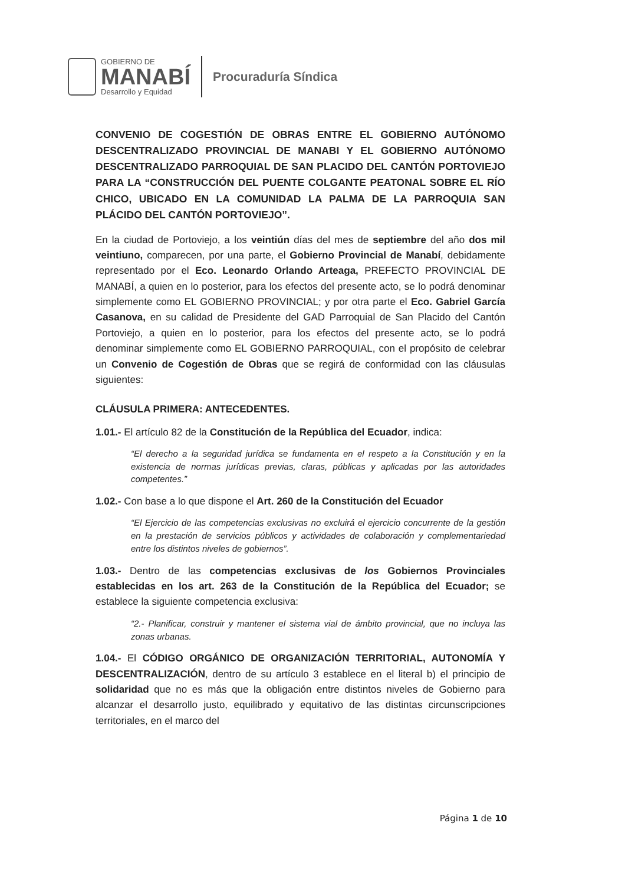GOBIERNO DE
MANABÍ
Desarrollo y Equidad
Procuraduría Síndica
CONVENIO DE COGESTIÓN DE OBRAS ENTRE EL GOBIERNO AUTÓNOMO DESCENTRALIZADO PROVINCIAL DE MANABI Y EL GOBIERNO AUTÓNOMO DESCENTRALIZADO PARROQUIAL DE SAN PLACIDO DEL CANTÓN PORTOVIEJO PARA LA “CONSTRUCCIÓN DEL PUENTE COLGANTE PEATONAL SOBRE EL RÍO CHICO, UBICADO EN LA COMUNIDAD LA PALMA DE LA PARROQUIA SAN PLÁCIDO DEL CANTÓN PORTOVIEJO”.
En la ciudad de Portoviejo, a los veintiún días del mes de septiembre del año dos mil veintiuno, comparecen, por una parte, el Gobierno Provincial de Manabí, debidamente representado por el Eco. Leonardo Orlando Arteaga, PREFECTO PROVINCIAL DE MANABÍ, a quien en lo posterior, para los efectos del presente acto, se lo podrá denominar simplemente como EL GOBIERNO PROVINCIAL; y por otra parte el Eco. Gabriel García Casanova, en su calidad de Presidente del GAD Parroquial de San Placido del Cantón Portoviejo, a quien en lo posterior, para los efectos del presente acto, se lo podrá denominar simplemente como EL GOBIERNO PARROQUIAL, con el propósito de celebrar un Convenio de Cogestión de Obras que se regirá de conformidad con las cláusulas siguientes:
CLÁUSULA PRIMERA: ANTECEDENTES.
1.01.- El artículo 82 de la Constitución de la República del Ecuador, indica:
“El derecho a la seguridad jurídica se fundamenta en el respeto a la Constitución y en la existencia de normas jurídicas previas, claras, públicas y aplicadas por las autoridades competentes.”
1.02.- Con base a lo que dispone el Art. 260 de la Constitución del Ecuador
“El Ejercicio de las competencias exclusivas no excluirá el ejercicio concurrente de la gestión en la prestación de servicios públicos y actividades de colaboración y complementariedad entre los distintos niveles de gobiernos”.
1.03.- Dentro de las competencias exclusivas de los Gobiernos Provinciales establecidas en los art. 263 de la Constitución de la República del Ecuador; se establece la siguiente competencia exclusiva:
“2.- Planificar, construir y mantener el sistema vial de ámbito provincial, que no incluya las zonas urbanas.
1.04.- El CÓDIGO ORGÁNICO DE ORGANIZACIÓN TERRITORIAL, AUTONOMÍA Y DESCENTRALIZACIÓN, dentro de su artículo 3 establece en el literal b) el principio de solidaridad que no es más que la obligación entre distintos niveles de Gobierno para alcanzar el desarrollo justo, equilibrado y equitativo de las distintas circunscripciones territoriales, en el marco del
Página 1 de 10